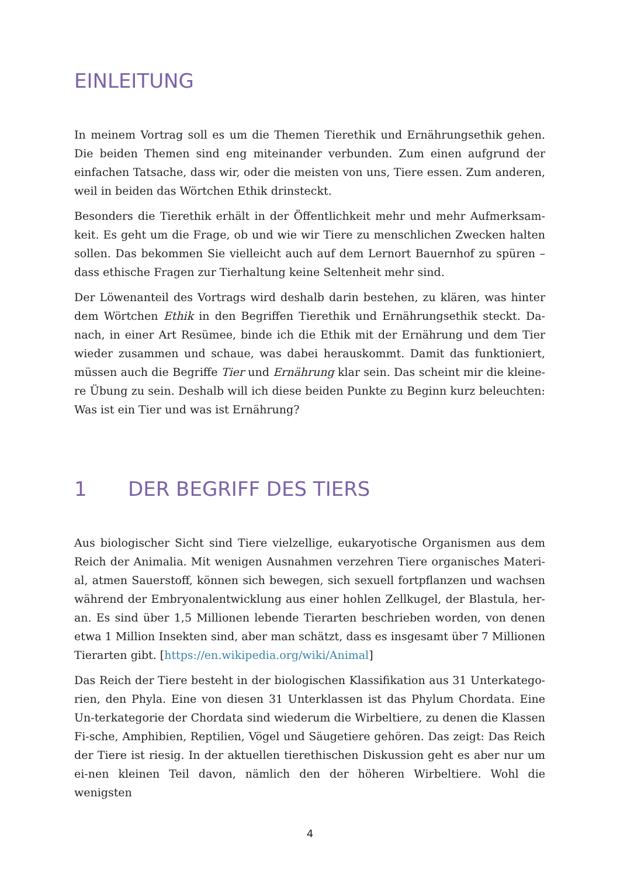EINLEITUNG
In meinem Vortrag soll es um die Themen Tierethik und Ernährungsethik gehen. Die beiden Themen sind eng miteinander verbunden. Zum einen aufgrund der einfachen Tatsache, dass wir, oder die meisten von uns, Tiere essen. Zum anderen, weil in beiden das Wörtchen Ethik drinsteckt.
Besonders die Tierethik erhält in der Öffentlichkeit mehr und mehr Aufmerksam-keit. Es geht um die Frage, ob und wie wir Tiere zu menschlichen Zwecken halten sollen. Das bekommen Sie vielleicht auch auf dem Lernort Bauernhof zu spüren – dass ethische Fragen zur Tierhaltung keine Seltenheit mehr sind.
Der Löwenanteil des Vortrags wird deshalb darin bestehen, zu klären, was hinter dem Wörtchen Ethik in den Begriffen Tierethik und Ernährungsethik steckt. Da-nach, in einer Art Resümee, binde ich die Ethik mit der Ernährung und dem Tier wieder zusammen und schaue, was dabei herauskommt. Damit das funktioniert, müssen auch die Begriffe Tier und Ernährung klar sein. Das scheint mir die kleine-re Übung zu sein. Deshalb will ich diese beiden Punkte zu Beginn kurz beleuchten: Was ist ein Tier und was ist Ernährung?
1 DER BEGRIFF DES TIERS
Aus biologischer Sicht sind Tiere vielzellige, eukaryotische Organismen aus dem Reich der Animalia. Mit wenigen Ausnahmen verzehren Tiere organisches Materi-al, atmen Sauerstoff, können sich bewegen, sich sexuell fortpflanzen und wachsen während der Embryonalentwicklung aus einer hohlen Zellkugel, der Blastula, her-an. Es sind über 1,5 Millionen lebende Tierarten beschrieben worden, von denen etwa 1 Million Insekten sind, aber man schätzt, dass es insgesamt über 7 Millionen Tierarten gibt. [https://en.wikipedia.org/wiki/Animal]
Das Reich der Tiere besteht in der biologischen Klassifikation aus 31 Unterkatego-rien, den Phyla. Eine von diesen 31 Unterklassen ist das Phylum Chordata. Eine Un-terkategorie der Chordata sind wiederum die Wirbeltiere, zu denen die Klassen Fi-sche, Amphibien, Reptilien, Vögel und Säugetiere gehören. Das zeigt: Das Reich der Tiere ist riesig. In der aktuellen tierethischen Diskussion geht es aber nur um ei-nen kleinen Teil davon, nämlich den der höheren Wirbeltiere. Wohl die wenigsten
4